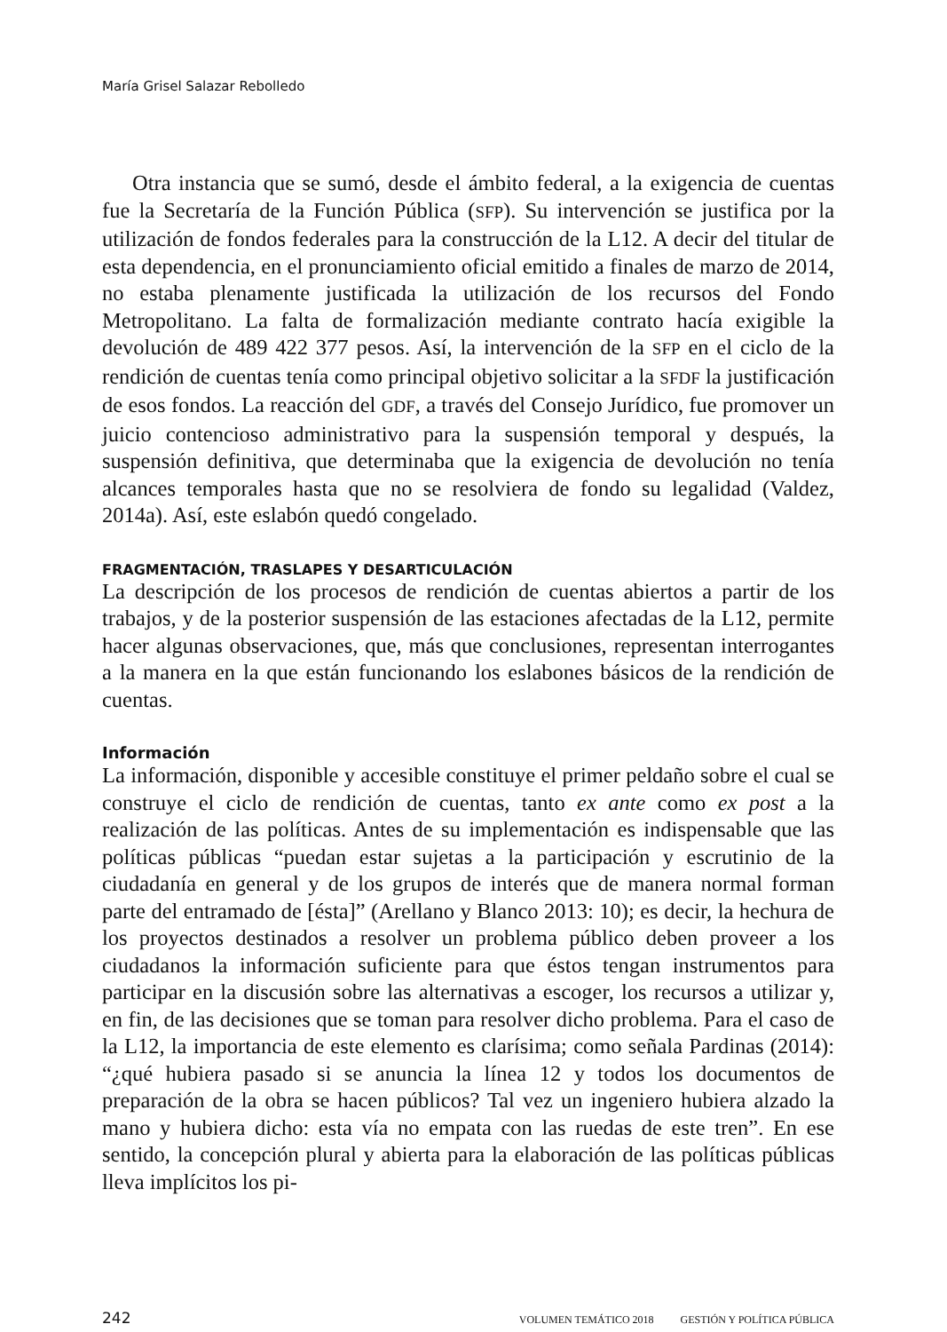María Grisel Salazar Rebolledo
Otra instancia que se sumó, desde el ámbito federal, a la exigencia de cuentas fue la Secretaría de la Función Pública (SFP). Su intervención se justifica por la utilización de fondos federales para la construcción de la L12. A decir del titular de esta dependencia, en el pronunciamiento oficial emitido a finales de marzo de 2014, no estaba plenamente justificada la utilización de los recursos del Fondo Metropolitano. La falta de formalización mediante contrato hacía exigible la devolución de 489 422 377 pesos. Así, la intervención de la SFP en el ciclo de la rendición de cuentas tenía como principal objetivo solicitar a la SFDF la justificación de esos fondos. La reacción del GDF, a través del Consejo Jurídico, fue promover un juicio contencioso administrativo para la suspensión temporal y después, la suspensión definitiva, que determinaba que la exigencia de devolución no tenía alcances temporales hasta que no se resolviera de fondo su legalidad (Valdez, 2014a). Así, este eslabón quedó congelado.
FRAGMENTACIÓN, TRASLAPES Y DESARTICULACIÓN
La descripción de los procesos de rendición de cuentas abiertos a partir de los trabajos, y de la posterior suspensión de las estaciones afectadas de la L12, permite hacer algunas observaciones, que, más que conclusiones, representan interrogantes a la manera en la que están funcionando los eslabones básicos de la rendición de cuentas.
Información
La información, disponible y accesible constituye el primer peldaño sobre el cual se construye el ciclo de rendición de cuentas, tanto ex ante como ex post a la realización de las políticas. Antes de su implementación es indispensable que las políticas públicas “puedan estar sujetas a la participación y escrutinio de la ciudadanía en general y de los grupos de interés que de manera normal forman parte del entramado de [ésta]” (Arellano y Blanco 2013: 10); es decir, la hechura de los proyectos destinados a resolver un problema público deben proveer a los ciudadanos la información suficiente para que éstos tengan instrumentos para participar en la discusión sobre las alternativas a escoger, los recursos a utilizar y, en fin, de las decisiones que se toman para resolver dicho problema. Para el caso de la L12, la importancia de este elemento es clarísima; como señala Pardinas (2014): “¿qué hubiera pasado si se anuncia la línea 12 y todos los documentos de preparación de la obra se hacen públicos? Tal vez un ingeniero hubiera alzado la mano y hubiera dicho: esta vía no empata con las ruedas de este tren”. En ese sentido, la concepción plural y abierta para la elaboración de las políticas públicas lleva implícitos los pi-
242 VOLUMEN TEMÁTICO 2018 GESTIÓN Y POLÍTICA PÚBLICA